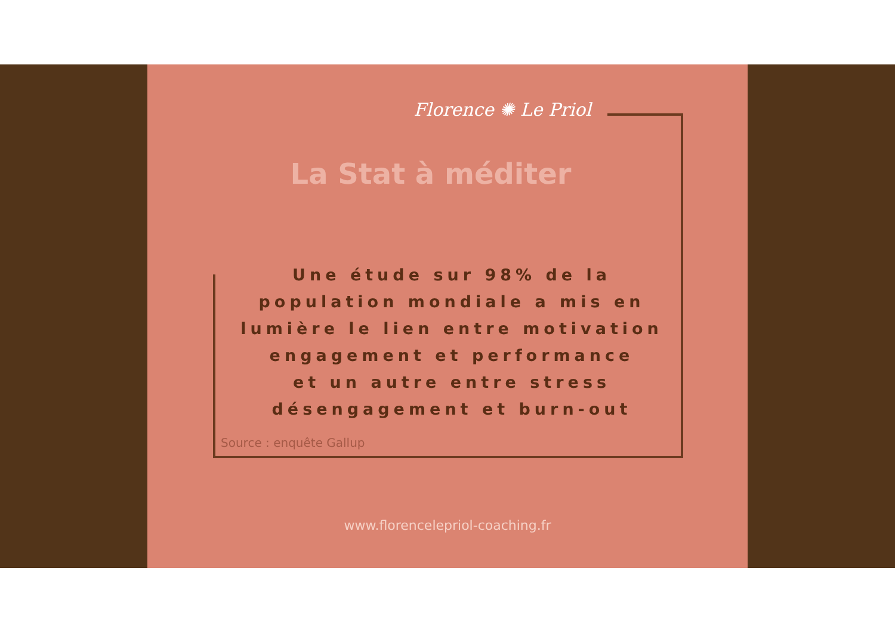Florence ✺ Le Priol
La Stat à méditer
Une étude sur 98% de la population mondiale a mis en lumière le lien entre motivation engagement et performance
et un autre entre stress désengagement et burn-out
Source : enquête Gallup
www.florencelepriol-coaching.fr